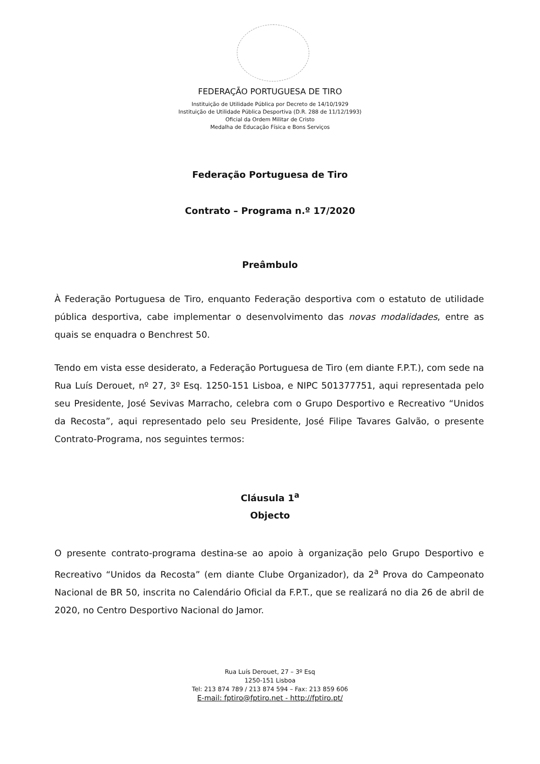FEDERAÇÃO PORTUGUESA DE TIRO
Instituição de Utilidade Pública por Decreto de 14/10/1929
Instituição de Utilidade Pública Desportiva (D.R. 288 de 11/12/1993)
Oficial da Ordem Militar de Cristo
Medalha de Educação Física e Bons Serviços
Federação Portuguesa de Tiro
Contrato – Programa n.º 17/2020
Preâmbulo
À Federação Portuguesa de Tiro, enquanto Federação desportiva com o estatuto de utilidade pública desportiva, cabe implementar o desenvolvimento das novas modalidades, entre as quais se enquadra o Benchrest 50.
Tendo em vista esse desiderato, a Federação Portuguesa de Tiro (em diante F.P.T.), com sede na Rua Luís Derouet, nº 27, 3º Esq. 1250-151 Lisboa, e NIPC 501377751, aqui representada pelo seu Presidente, José Sevivas Marracho, celebra com o Grupo Desportivo e Recreativo “Unidos da Recosta”, aqui representado pelo seu Presidente, José Filipe Tavares Galvão, o presente Contrato-Programa, nos seguintes termos:
Cláusula 1<sup>a</sup>
Objecto
O presente contrato-programa destina-se ao apoio à organização pelo Grupo Desportivo e Recreativo “Unidos da Recosta” (em diante Clube Organizador), da 2<sup>a</sup> Prova do Campeonato Nacional de BR 50, inscrita no Calendário Oficial da F.P.T., que se realizará no dia 26 de abril de 2020, no Centro Desportivo Nacional do Jamor.
Rua Luís Derouet, 27 – 3º Esq
1250-151 Lisboa
Tel: 213 874 789 / 213 874 594 – Fax: 213 859 606
E-mail: fptiro@fptiro.net - http://fptiro.pt/